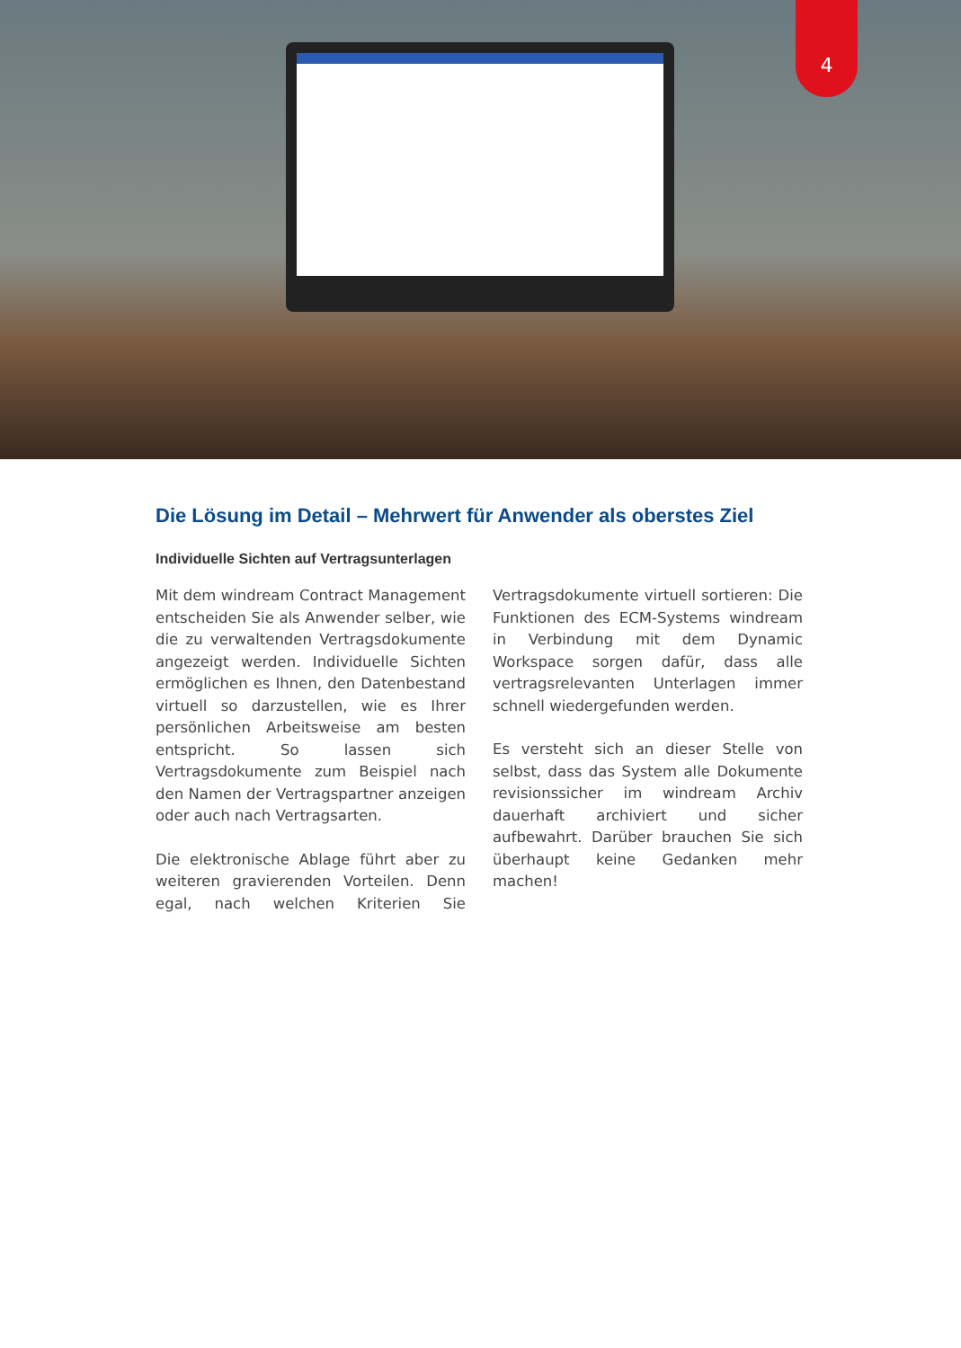4
Die Lösung im Detail – Mehrwert für Anwender als oberstes Ziel
Individuelle Sichten auf Vertragsunterlagen
Mit dem windream Contract Management entscheiden Sie als Anwender selber, wie die zu verwaltenden Vertragsdokumente angezeigt werden. Individuelle Sichten ermöglichen es Ihnen, den Datenbestand virtuell so darzustellen, wie es Ihrer persönlichen Arbeitsweise am besten entspricht. So lassen sich Vertragsdokumente zum Beispiel nach den Namen der Vertragspartner anzeigen oder auch nach Vertragsarten.
Die elektronische Ablage führt aber zu weiteren gravierenden Vorteilen. Denn egal, nach welchen Kriterien Sie Vertragsdokumente virtuell sortieren: Die Funktionen des ECM-Systems windream in Verbindung mit dem Dynamic Workspace sorgen dafür, dass alle vertragsrelevanten Unterlagen immer schnell wiedergefunden werden.
Es versteht sich an dieser Stelle von selbst, dass das System alle Dokumente revisionssicher im windream Archiv dauerhaft archiviert und sicher aufbewahrt. Darüber brauchen Sie sich überhaupt keine Gedanken mehr machen!